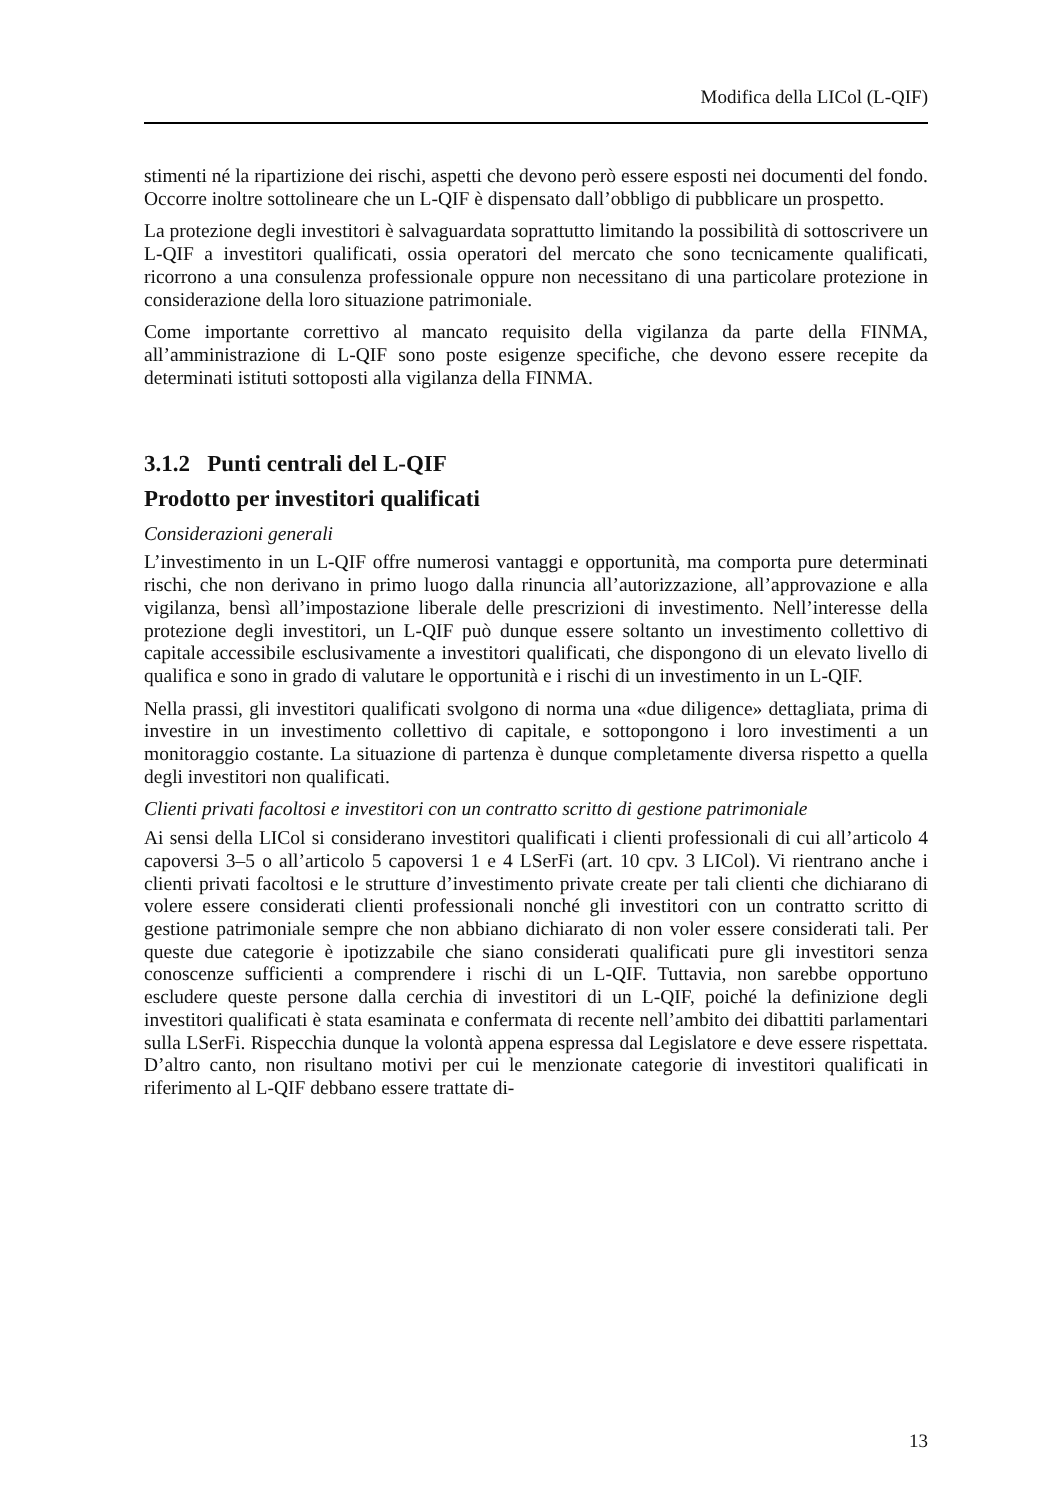Modifica della LICol (L-QIF)
stimenti né la ripartizione dei rischi, aspetti che devono però essere esposti nei documenti del fondo. Occorre inoltre sottolineare che un L-QIF è dispensato dall’obbligo di pubblicare un prospetto.
La protezione degli investitori è salvaguardata soprattutto limitando la possibilità di sottoscrivere un L-QIF a investitori qualificati, ossia operatori del mercato che sono tecnicamente qualificati, ricorrono a una consulenza professionale oppure non necessitano di una particolare protezione in considerazione della loro situazione patrimoniale.
Come importante correttivo al mancato requisito della vigilanza da parte della FINMA, all’amministrazione di L-QIF sono poste esigenze specifiche, che devono essere recepite da determinati istituti sottoposti alla vigilanza della FINMA.
3.1.2 Punti centrali del L-QIF
Prodotto per investitori qualificati
Considerazioni generali
L’investimento in un L-QIF offre numerosi vantaggi e opportunità, ma comporta pure determinati rischi, che non derivano in primo luogo dalla rinuncia all’autorizzazione, all’approvazione e alla vigilanza, bensì all’impostazione liberale delle prescrizioni di investimento. Nell’interesse della protezione degli investitori, un L-QIF può dunque essere soltanto un investimento collettivo di capitale accessibile esclusivamente a investitori qualificati, che dispongono di un elevato livello di qualifica e sono in grado di valutare le opportunità e i rischi di un investimento in un L-QIF.
Nella prassi, gli investitori qualificati svolgono di norma una «due diligence» dettagliata, prima di investire in un investimento collettivo di capitale, e sottopongono i loro investimenti a un monitoraggio costante. La situazione di partenza è dunque completamente diversa rispetto a quella degli investitori non qualificati.
Clienti privati facoltosi e investitori con un contratto scritto di gestione patrimoniale
Ai sensi della LICol si considerano investitori qualificati i clienti professionali di cui all’articolo 4 capoversi 3–5 o all’articolo 5 capoversi 1 e 4 LSerFi (art. 10 cpv. 3 LICol). Vi rientrano anche i clienti privati facoltosi e le strutture d’investimento private create per tali clienti che dichiarano di volere essere considerati clienti professionali nonché gli investitori con un contratto scritto di gestione patrimoniale sempre che non abbiano dichiarato di non voler essere considerati tali. Per queste due categorie è ipotizzabile che siano considerati qualificati pure gli investitori senza conoscenze sufficienti a comprendere i rischi di un L-QIF. Tuttavia, non sarebbe opportuno escludere queste persone dalla cerchia di investitori di un L-QIF, poiché la definizione degli investitori qualificati è stata esaminata e confermata di recente nell’ambito dei dibattiti parlamentari sulla LSerFi. Rispecchia dunque la volontà appena espressa dal Legislatore e deve essere rispettata. D’altro canto, non risultano motivi per cui le menzionate categorie di investitori qualificati in riferimento al L-QIF debbano essere trattate di-
13